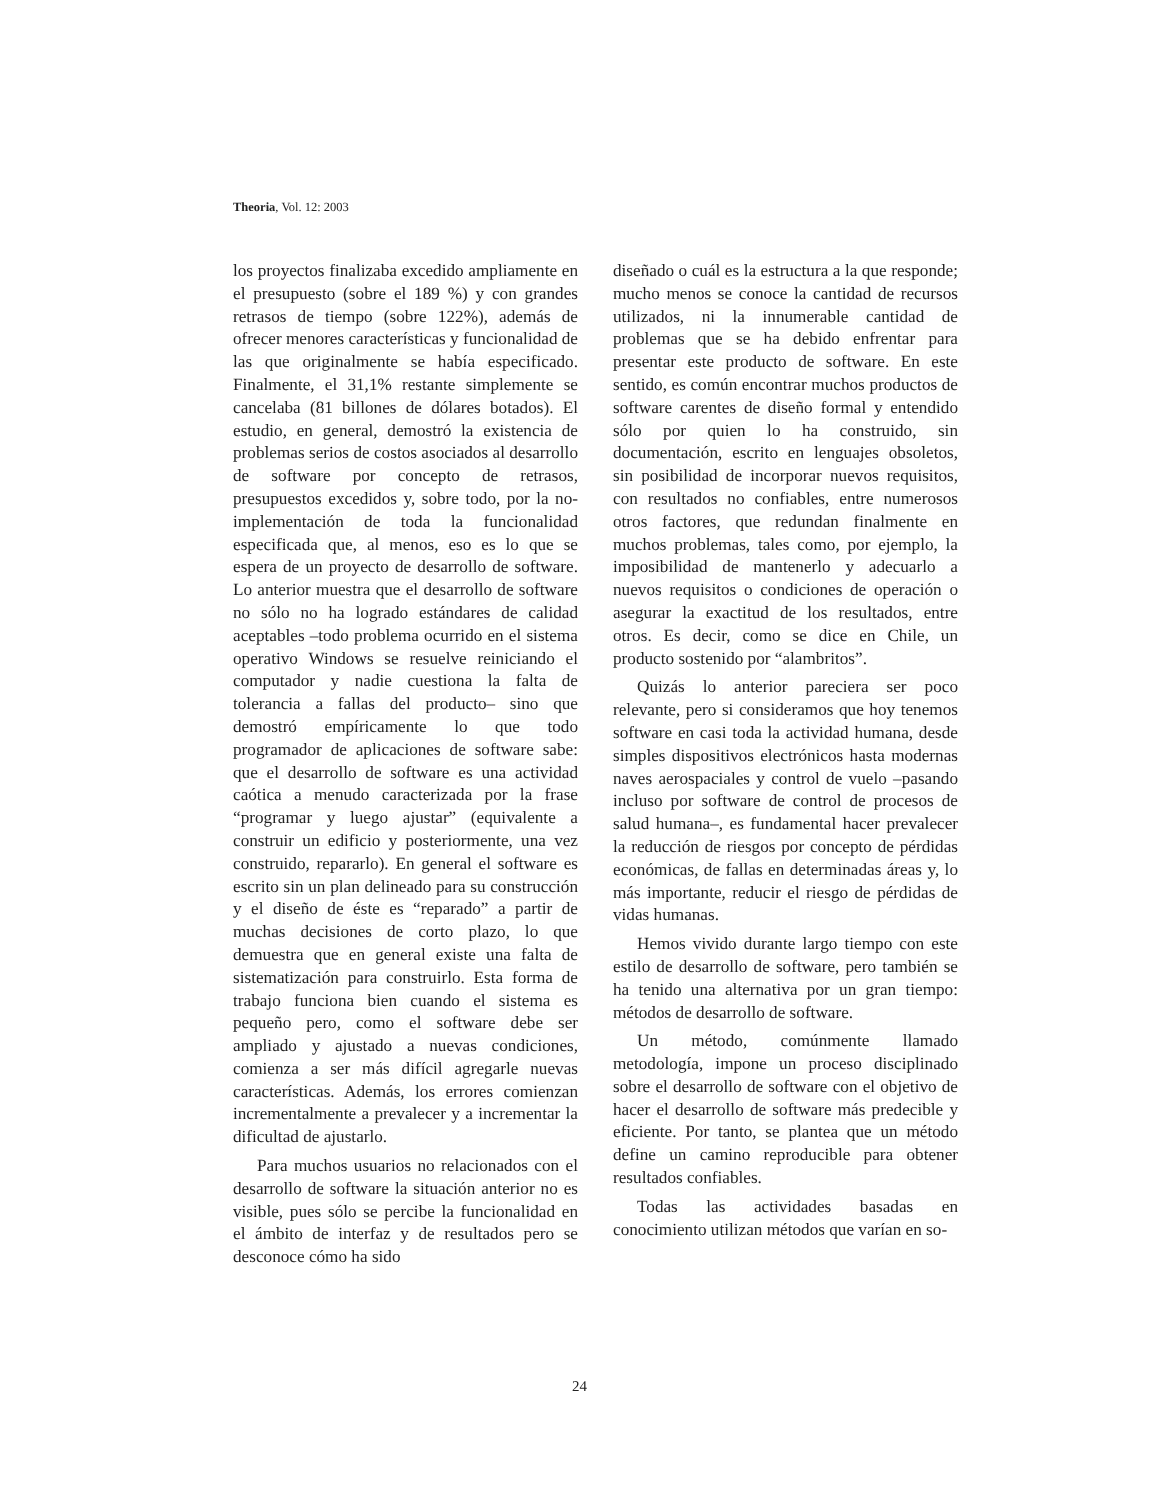Theoria, Vol. 12: 2003
los proyectos finalizaba excedido ampliamente en el presupuesto (sobre el 189 %) y con grandes retrasos de tiempo (sobre 122%), además de ofrecer menores características y funcionalidad de las que originalmente se había especificado. Finalmente, el 31,1% restante simplemente se cancelaba (81 billones de dólares botados). El estudio, en general, demostró la existencia de problemas serios de costos asociados al desarrollo de software por concepto de retrasos, presupuestos excedidos y, sobre todo, por la no-implementación de toda la funcionalidad especificada que, al menos, eso es lo que se espera de un proyecto de desarrollo de software. Lo anterior muestra que el desarrollo de software no sólo no ha logrado estándares de calidad aceptables –todo problema ocurrido en el sistema operativo Windows se resuelve reiniciando el computador y nadie cuestiona la falta de tolerancia a fallas del producto– sino que demostró empíricamente lo que todo programador de aplicaciones de software sabe: que el desarrollo de software es una actividad caótica a menudo caracterizada por la frase “programar y luego ajustar” (equivalente a construir un edificio y posteriormente, una vez construido, repararlo). En general el software es escrito sin un plan delineado para su construcción y el diseño de éste es “reparado” a partir de muchas decisiones de corto plazo, lo que demuestra que en general existe una falta de sistematización para construirlo. Esta forma de trabajo funciona bien cuando el sistema es pequeño pero, como el software debe ser ampliado y ajustado a nuevas condiciones, comienza a ser más difícil agregarle nuevas características. Además, los errores comienzan incrementalmente a prevalecer y a incrementar la dificultad de ajustarlo.
Para muchos usuarios no relacionados con el desarrollo de software la situación anterior no es visible, pues sólo se percibe la funcionalidad en el ámbito de interfaz y de resultados pero se desconoce cómo ha sido
diseñado o cuál es la estructura a la que responde; mucho menos se conoce la cantidad de recursos utilizados, ni la innumerable cantidad de problemas que se ha debido enfrentar para presentar este producto de software. En este sentido, es común encontrar muchos productos de software carentes de diseño formal y entendido sólo por quien lo ha construido, sin documentación, escrito en lenguajes obsoletos, sin posibilidad de incorporar nuevos requisitos, con resultados no confiables, entre numerosos otros factores, que redundan finalmente en muchos problemas, tales como, por ejemplo, la imposibilidad de mantenerlo y adecuarlo a nuevos requisitos o condiciones de operación o asegurar la exactitud de los resultados, entre otros. Es decir, como se dice en Chile, un producto sostenido por “alambritos”.
Quizás lo anterior pareciera ser poco relevante, pero si consideramos que hoy tenemos software en casi toda la actividad humana, desde simples dispositivos electrónicos hasta modernas naves aerospaciales y control de vuelo –pasando incluso por software de control de procesos de salud humana–, es fundamental hacer prevalecer la reducción de riesgos por concepto de pérdidas económicas, de fallas en determinadas áreas y, lo más importante, reducir el riesgo de pérdidas de vidas humanas.
Hemos vivido durante largo tiempo con este estilo de desarrollo de software, pero también se ha tenido una alternativa por un gran tiempo: métodos de desarrollo de software.
Un método, comúnmente llamado metodología, impone un proceso disciplinado sobre el desarrollo de software con el objetivo de hacer el desarrollo de software más predecible y eficiente. Por tanto, se plantea que un método define un camino reproducible para obtener resultados confiables.
Todas las actividades basadas en conocimiento utilizan métodos que varían en so-
24